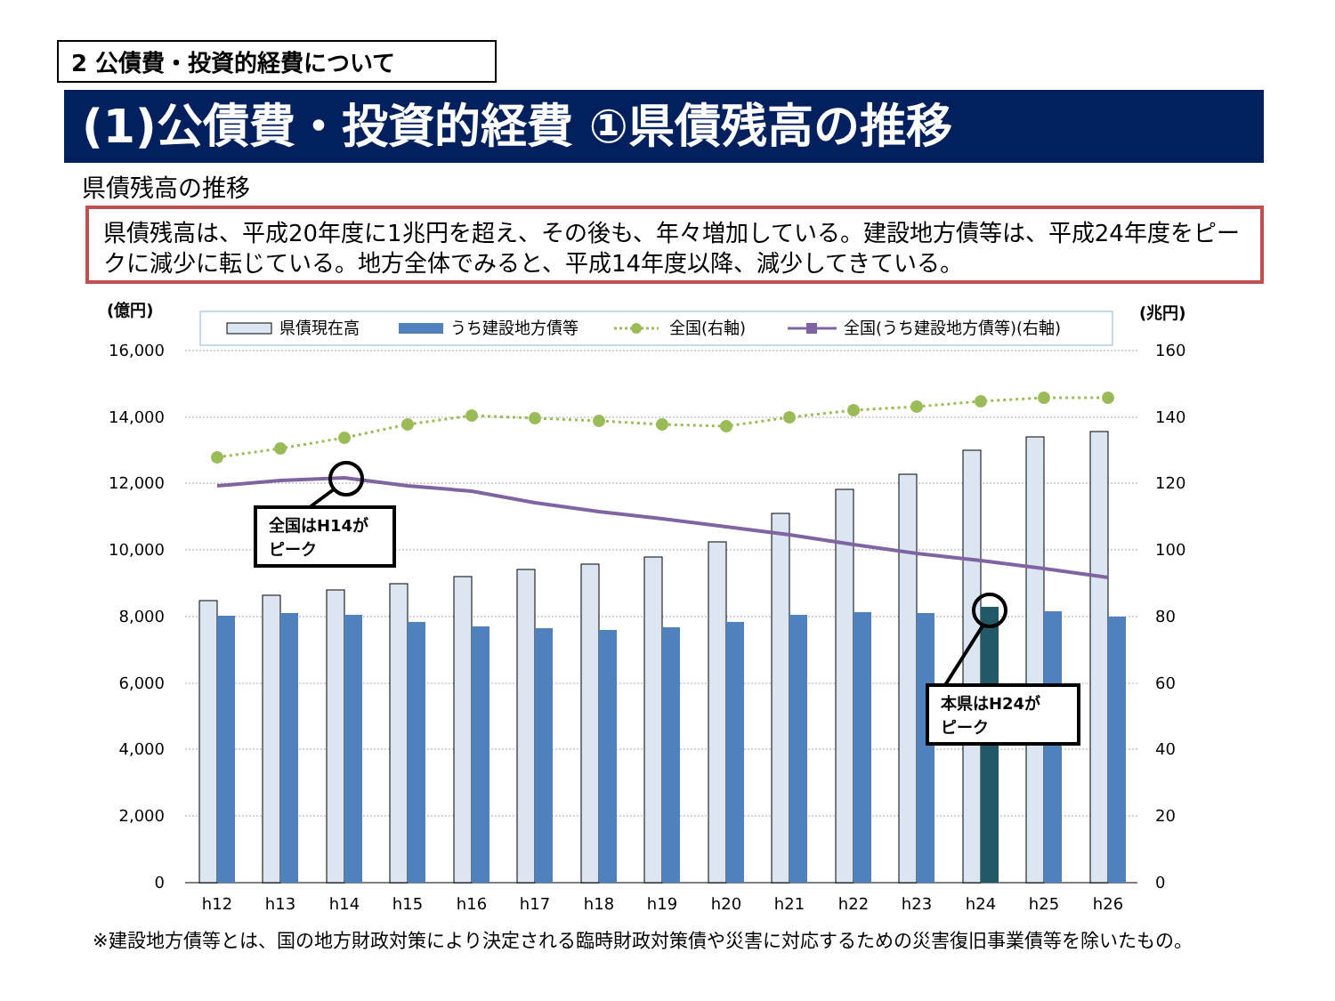2 公債費・投資的経費について
(1)公債費・投資的経費 ①県債残高の推移
県債残高の推移
県債残高は、平成20年度に1兆円を超え、その後も、年々増加している。建設地方債等は、平成24年度をピークに減少に転じている。地方全体でみると、平成14年度以降、減少してきている。
(億円)
(兆円)
県債現在高
うち建設地方債等
全国(右軸)
全国(うち建設地方債等)(右軸)
16,000
14,000
12,000
10,000
8,000
6,000
4,000
2,000
0
160
140
120
100
80
60
40
20
0
全国はH14が
ピーク
本県はH24が
ピーク
h12
h13
h14
h15
h16
h17
h18
h19
h20
h21
h22
h23
h24
h25
h26
※建設地方債等とは、国の地方財政対策により決定される臨時財政対策債や災害に対応するための災害復旧事業債等を除いたもの。